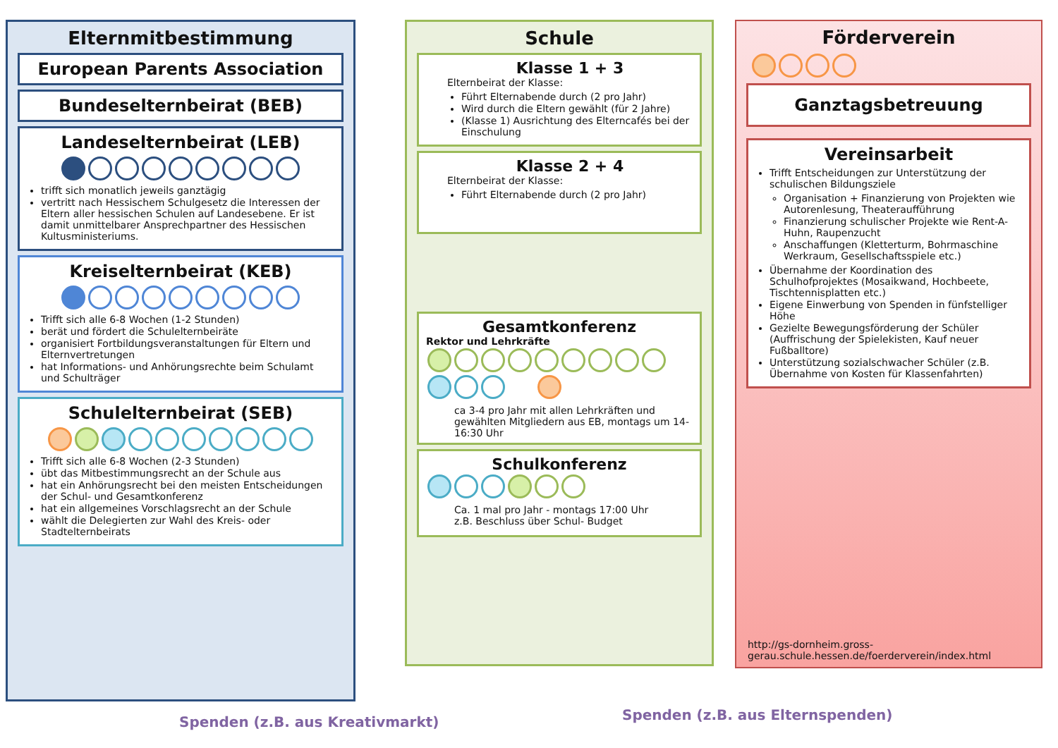Elternmitbestimmung
European Parents Association
Bundeselternbeirat (BEB)
Landeselternbeirat (LEB)
trifft sich monatlich jeweils ganztägig
vertritt nach Hessischem Schulgesetz die Interessen der Eltern aller hessischen Schulen auf Landesebene. Er ist damit unmittelbarer Ansprechpartner des Hessischen Kultusministeriums.
Kreiselternbeirat (KEB)
Trifft sich alle 6-8 Wochen (1-2 Stunden)
berät und fördert die Schulelternbeiräte
organisiert Fortbildungsveranstaltungen für Eltern und Elternvertretungen
hat Informations- und Anhörungsrechte beim Schulamt und Schulträger
Schulelternbeirat (SEB)
Trifft sich alle 6-8 Wochen (2-3 Stunden)
übt das Mitbestimmungsrecht an der Schule aus
hat ein Anhörungsrecht bei den meisten Entscheidungen der Schul- und Gesamtkonferenz
hat ein allgemeines Vorschlagsrecht an der Schule
wählt die Delegierten zur Wahl des Kreis- oder Stadtelternbeirats
Schule
Klasse 1 + 3
Elternbeirat der Klasse:
Führt Elternabende durch (2 pro Jahr)
Wird durch die Eltern gewählt (für 2 Jahre)
(Klasse 1) Ausrichtung des Elterncafés bei der Einschulung
Klasse 2 + 4
Elternbeirat der Klasse:
Führt Elternabende durch (2 pro Jahr)
Gesamtkonferenz
Rektor und Lehrkräfte
ca 3-4 pro Jahr mit allen Lehrkräften und gewählten Mitgliedern aus EB, montags um 14-16:30 Uhr
Schulkonferenz
Ca. 1 mal pro Jahr - montags 17:00 Uhr
z.B. Beschluss über Schul- Budget
Förderverein
Ganztagsbetreuung
Vereinsarbeit
Trifft Entscheidungen zur Unterstützung der schulischen Bildungsziele
Organisation + Finanzierung von Projekten wie Autorenlesung, Theateraufführung
Finanzierung schulischer Projekte wie Rent-A-Huhn, Raupenzucht
Anschaffungen (Kletterturm, Bohrmaschine Werkraum, Gesellschaftsspiele etc.)
Übernahme der Koordination des Schulhofprojektes (Mosaikwand, Hochbeete, Tischtennisplatten etc.)
Eigene Einwerbung von Spenden in fünfstelliger Höhe
Gezielte Bewegungsförderung der Schüler (Auffrischung der Spielekisten, Kauf neuer Fußballtore)
Unterstützung sozialschwacher Schüler (z.B. Übernahme von Kosten für Klassenfahrten)
http://gs-dornheim.gross-gerau.schule.hessen.de/foerderverein/index.html
Spenden (z.B. aus Kreativmarkt)
Spenden (z.B. aus Elternspenden)